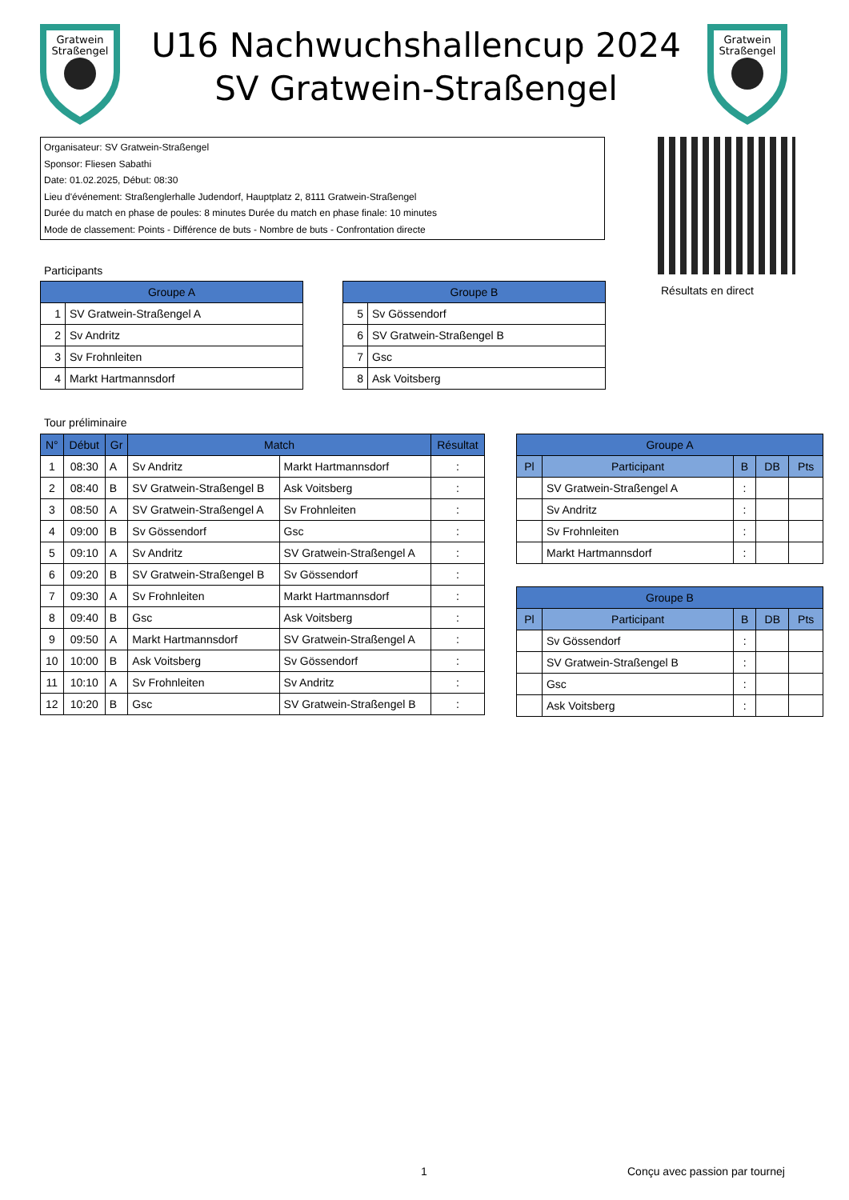Gratwein
Straßengel
U16 Nachwuchshallencup 2024
SV Gratwein-Straßengel
Gratwein
Straßengel
Organisateur: SV Gratwein-Straßengel
Sponsor: Fliesen Sabathi
Date: 01.02.2025, Début: 08:30
Lieu d'événement: Straßenglerhalle Judendorf, Hauptplatz 2, 8111 Gratwein-Straßengel
Durée du match en phase de poules: 8 minutes Durée du match en phase finale: 10 minutes
Mode de classement: Points - Différence de buts - Nombre de buts - Confrontation directe
Résultats en direct
Participants
| Groupe A | |
| --- | --- |
| 1 | SV Gratwein-Straßengel A |
| 2 | Sv Andritz |
| 3 | Sv Frohnleiten |
| 4 | Markt Hartmannsdorf |
| Groupe B | |
| --- | --- |
| 5 | Sv Gössendorf |
| 6 | SV Gratwein-Straßengel B |
| 7 | Gsc |
| 8 | Ask Voitsberg |
Tour préliminaire
| N° | Début | Gr | Match | | Résultat |
| --- | --- | --- | --- | --- | --- |
| 1 | 08:30 | A | Sv Andritz | Markt Hartmannsdorf | : |
| 2 | 08:40 | B | SV Gratwein-Straßengel B | Ask Voitsberg | : |
| 3 | 08:50 | A | SV Gratwein-Straßengel A | Sv Frohnleiten | : |
| 4 | 09:00 | B | Sv Gössendorf | Gsc | : |
| 5 | 09:10 | A | Sv Andritz | SV Gratwein-Straßengel A | : |
| 6 | 09:20 | B | SV Gratwein-Straßengel B | Sv Gössendorf | : |
| 7 | 09:30 | A | Sv Frohnleiten | Markt Hartmannsdorf | : |
| 8 | 09:40 | B | Gsc | Ask Voitsberg | : |
| 9 | 09:50 | A | Markt Hartmannsdorf | SV Gratwein-Straßengel A | : |
| 10 | 10:00 | B | Ask Voitsberg | Sv Gössendorf | : |
| 11 | 10:10 | A | Sv Frohnleiten | Sv Andritz | : |
| 12 | 10:20 | B | Gsc | SV Gratwein-Straßengel B | : |
| Groupe A | | | | |
| --- | --- | --- | --- | --- |
| Pl | Participant | B | DB | Pts |
| | SV Gratwein-Straßengel A | : | | |
| | Sv Andritz | : | | |
| | Sv Frohnleiten | : | | |
| | Markt Hartmannsdorf | : | | |
| Groupe B | | | | |
| --- | --- | --- | --- | --- |
| Pl | Participant | B | DB | Pts |
| | Sv Gössendorf | : | | |
| | SV Gratwein-Straßengel B | : | | |
| | Gsc | : | | |
| | Ask Voitsberg | : | | |
1 Conçu avec passion par tournej